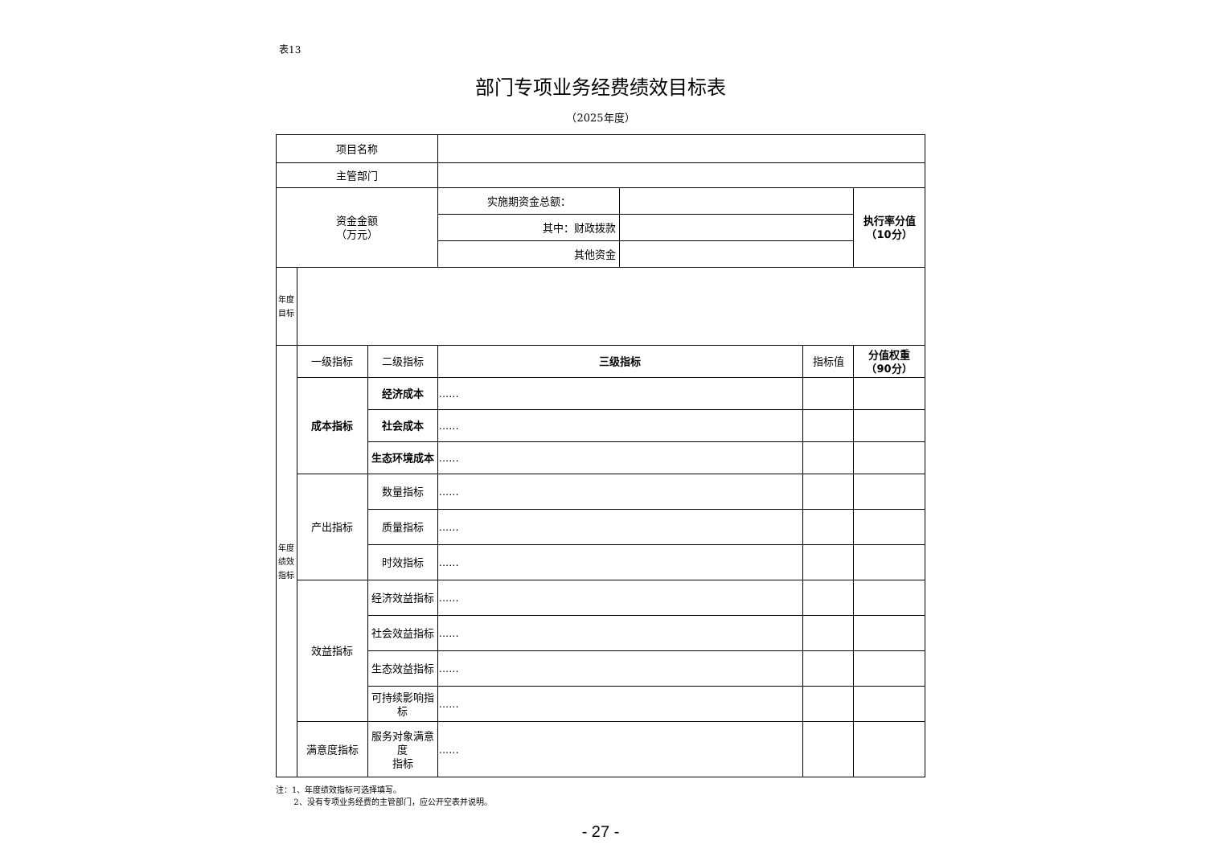表13
部门专项业务经费绩效目标表
（2025年度）
| 项目名称 | | | | | | |
| 主管部门 | | | | | | |
| 资金金额 （万元） | | | 实施期资金总额： | | | 执行率分值 （10分） |
| | | | 其中：财政拨款 | | | |
| | | | 其他资金 | | | |
| 年度目标 | | | | | | |
| 年度绩效指标 | 一级指标 | 二级指标 | 三级指标 | | 指标值 | 分值权重 （90分） |
| | 成本指标 | 经济成本 | ...... | | | |
| | | 社会成本 | ...... | | | |
| | | 生态环境成本 | ...... | | | |
| | 产出指标 | 数量指标 | ...... | | | |
| | | 质量指标 | ...... | | | |
| | | 时效指标 | ...... | | | |
| | 效益指标 | 经济效益指标 | ...... | | | |
| | | 社会效益指标 | ...... | | | |
| | | 生态效益指标 | ...... | | | |
| | | 可持续影响指标 | ...... | | | |
| | 满意度指标 | 服务对象满意度 指标 | ...... | | | |
注：1、年度绩效指标可选择填写。
2、没有专项业务经费的主管部门，应公开空表并说明。
- 27 -